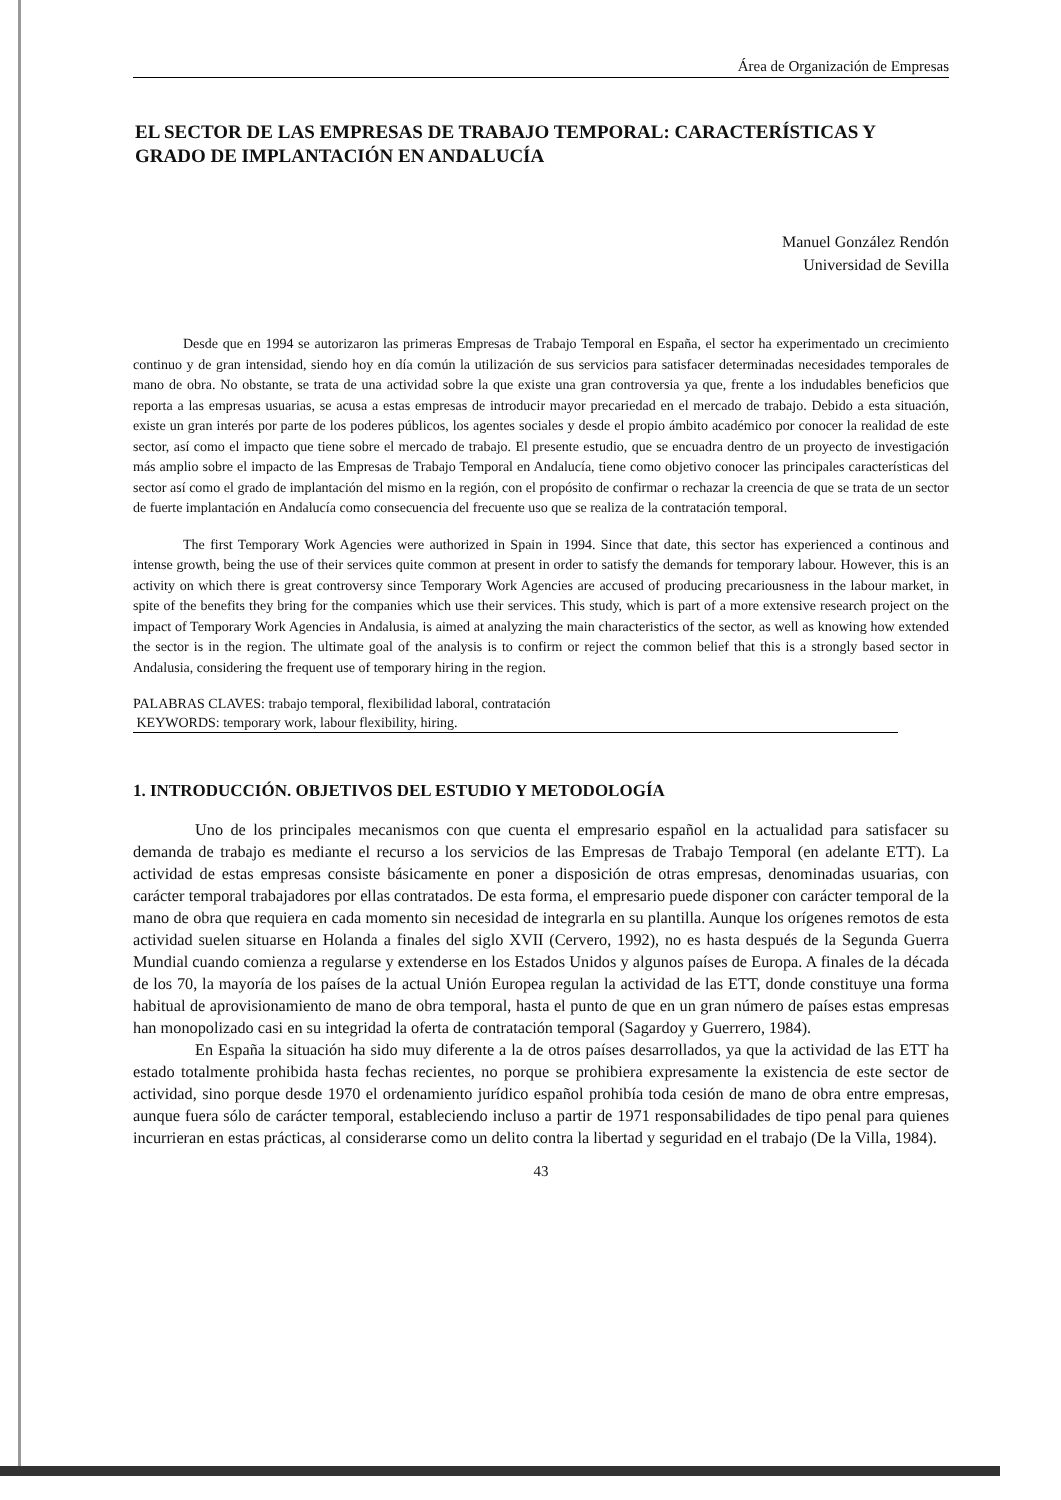Área de Organización de Empresas
EL SECTOR DE LAS EMPRESAS DE TRABAJO TEMPORAL: CARACTERÍSTICAS Y GRADO DE IMPLANTACIÓN EN ANDALUCÍA
Manuel González Rendón
Universidad de Sevilla
Desde que en 1994 se autorizaron las primeras Empresas de Trabajo Temporal en España, el sector ha experimentado un crecimiento continuo y de gran intensidad, siendo hoy en día común la utilización de sus servicios para satisfacer determinadas necesidades temporales de mano de obra. No obstante, se trata de una actividad sobre la que existe una gran controversia ya que, frente a los indudables beneficios que reporta a las empresas usuarias, se acusa a estas empresas de introducir mayor precariedad en el mercado de trabajo. Debido a esta situación, existe un gran interés por parte de los poderes públicos, los agentes sociales y desde el propio ámbito académico por conocer la realidad de este sector, así como el impacto que tiene sobre el mercado de trabajo. El presente estudio, que se encuadra dentro de un proyecto de investigación más amplio sobre el impacto de las Empresas de Trabajo Temporal en Andalucía, tiene como objetivo conocer las principales características del sector así como el grado de implantación del mismo en la región, con el propósito de confirmar o rechazar la creencia de que se trata de un sector de fuerte implantación en Andalucía como consecuencia del frecuente uso que se realiza de la contratación temporal.
The first Temporary Work Agencies were authorized in Spain in 1994. Since that date, this sector has experienced a continous and intense growth, being the use of their services quite common at present in order to satisfy the demands for temporary labour. However, this is an activity on which there is great controversy since Temporary Work Agencies are accused of producing precariousness in the labour market, in spite of the benefits they bring for the companies which use their services. This study, which is part of a more extensive research project on the impact of Temporary Work Agencies in Andalusia, is aimed at analyzing the main characteristics of the sector, as well as knowing how extended the sector is in the region. The ultimate goal of the analysis is to confirm or reject the common belief that this is a strongly based sector in Andalusia, considering the frequent use of temporary hiring in the region.
PALABRAS CLAVES: trabajo temporal, flexibilidad laboral, contratación
KEYWORDS: temporary work, labour flexibility, hiring.
1. INTRODUCCIÓN. OBJETIVOS DEL ESTUDIO Y METODOLOGÍA
Uno de los principales mecanismos con que cuenta el empresario español en la actualidad para satisfacer su demanda de trabajo es mediante el recurso a los servicios de las Empresas de Trabajo Temporal (en adelante ETT). La actividad de estas empresas consiste básicamente en poner a disposición de otras empresas, denominadas usuarias, con carácter temporal trabajadores por ellas contratados. De esta forma, el empresario puede disponer con carácter temporal de la mano de obra que requiera en cada momento sin necesidad de integrarla en su plantilla. Aunque los orígenes remotos de esta actividad suelen situarse en Holanda a finales del siglo XVII (Cervero, 1992), no es hasta después de la Segunda Guerra Mundial cuando comienza a regularse y extenderse en los Estados Unidos y algunos países de Europa. A finales de la década de los 70, la mayoría de los países de la actual Unión Europea regulan la actividad de las ETT, donde constituye una forma habitual de aprovisionamiento de mano de obra temporal, hasta el punto de que en un gran número de países estas empresas han monopolizado casi en su integridad la oferta de contratación temporal (Sagardoy y Guerrero, 1984).
En España la situación ha sido muy diferente a la de otros países desarrollados, ya que la actividad de las ETT ha estado totalmente prohibida hasta fechas recientes, no porque se prohibiera expresamente la existencia de este sector de actividad, sino porque desde 1970 el ordenamiento jurídico español prohibía toda cesión de mano de obra entre empresas, aunque fuera sólo de carácter temporal, estableciendo incluso a partir de 1971 responsabilidades de tipo penal para quienes incurrieran en estas prácticas, al considerarse como un delito contra la libertad y seguridad en el trabajo (De la Villa, 1984).
43